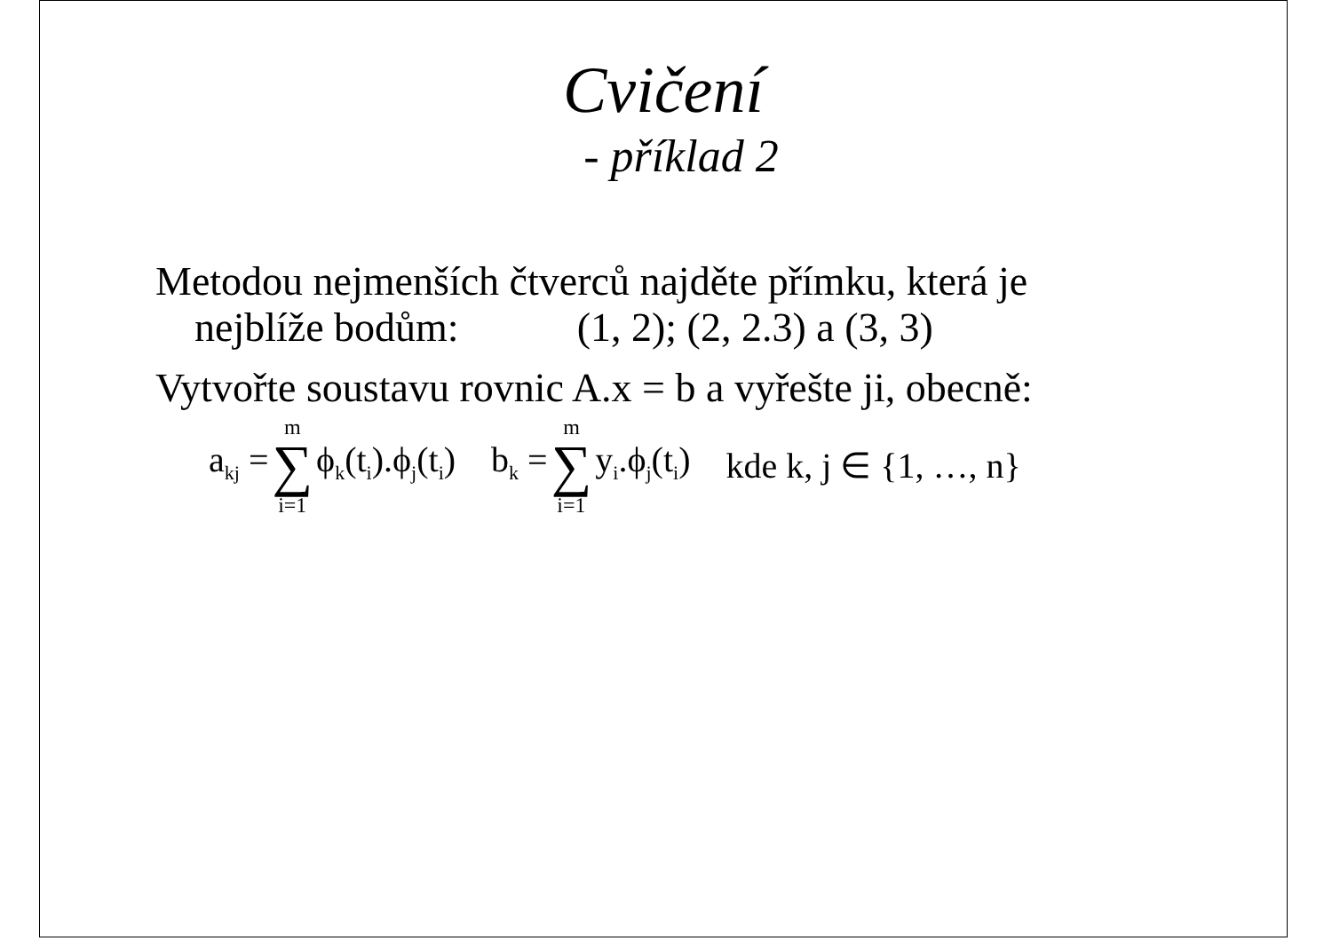Cvičení
- příklad 2
Metodou nejmenších čtverců najděte přímku, která je
nejblíže bodům: (1, 2); (2, 2.3) a (3, 3)
Vytvořte soustavu rovnic A.x = b a vyřešte ji, obecně:
a<sub>kj</sub> = m ∑ i=1 ϕ<sub>k</sub>(t<sub>i</sub>).ϕ<sub>j</sub>(t<sub>i</sub>) b<sub>k</sub> = m ∑ i=1 y<sub>i</sub>.ϕ<sub>j</sub>(t<sub>i</sub>) kde k, j ∈ {1, …, n}